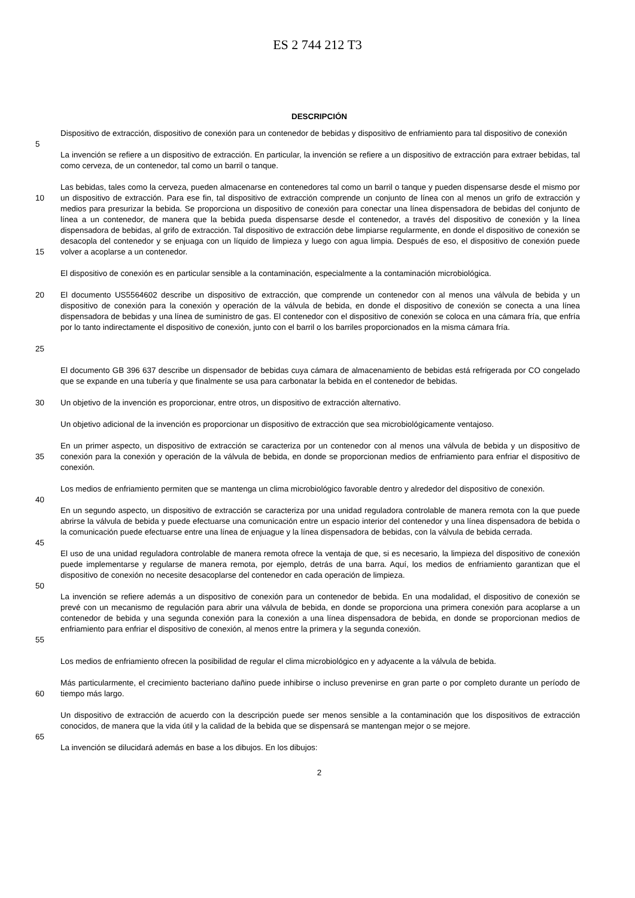ES 2 744 212 T3
DESCRIPCIÓN
Dispositivo de extracción, dispositivo de conexión para un contenedor de bebidas y dispositivo de enfriamiento para tal dispositivo de conexión
5
La invención se refiere a un dispositivo de extracción. En particular, la invención se refiere a un dispositivo de extracción para extraer bebidas, tal como cerveza, de un contenedor, tal como un barril o tanque.
10
15
Las bebidas, tales como la cerveza, pueden almacenarse en contenedores tal como un barril o tanque y pueden dispensarse desde el mismo por un dispositivo de extracción. Para ese fin, tal dispositivo de extracción comprende un conjunto de línea con al menos un grifo de extracción y medios para presurizar la bebida. Se proporciona un dispositivo de conexión para conectar una línea dispensadora de bebidas del conjunto de línea a un contenedor, de manera que la bebida pueda dispensarse desde el contenedor, a través del dispositivo de conexión y la línea dispensadora de bebidas, al grifo de extracción. Tal dispositivo de extracción debe limpiarse regularmente, en donde el dispositivo de conexión se desacopla del contenedor y se enjuaga con un líquido de limpieza y luego con agua limpia. Después de eso, el dispositivo de conexión puede volver a acoplarse a un contenedor.
El dispositivo de conexión es en particular sensible a la contaminación, especialmente a la contaminación microbiológica.
20
25
El documento US5564602 describe un dispositivo de extracción, que comprende un contenedor con al menos una válvula de bebida y un dispositivo de conexión para la conexión y operación de la válvula de bebida, en donde el dispositivo de conexión se conecta a una línea dispensadora de bebidas y una línea de suministro de gas. El contenedor con el dispositivo de conexión se coloca en una cámara fría, que enfría por lo tanto indirectamente el dispositivo de conexión, junto con el barril o los barriles proporcionados en la misma cámara fría.
El documento GB 396 637 describe un dispensador de bebidas cuya cámara de almacenamiento de bebidas está refrigerada por CO congelado que se expande en una tubería y que finalmente se usa para carbonatar la bebida en el contenedor de bebidas.
30 Un objetivo de la invención es proporcionar, entre otros, un dispositivo de extracción alternativo.
Un objetivo adicional de la invención es proporcionar un dispositivo de extracción que sea microbiológicamente ventajoso.
35 En un primer aspecto, un dispositivo de extracción se caracteriza por un contenedor con al menos una válvula de bebida y un dispositivo de conexión para la conexión y operación de la válvula de bebida, en donde se proporcionan medios de enfriamiento para enfriar el dispositivo de conexión.
Los medios de enfriamiento permiten que se mantenga un clima microbiológico favorable dentro y alrededor del dispositivo de conexión.
40
En un segundo aspecto, un dispositivo de extracción se caracteriza por una unidad reguladora controlable de manera remota con la que puede abrirse la válvula de bebida y puede efectuarse una comunicación entre un espacio interior del contenedor y una línea dispensadora de bebida o la comunicación puede efectuarse entre una línea de enjuague y la línea dispensadora de bebidas, con la válvula de bebida cerrada.
45
El uso de una unidad reguladora controlable de manera remota ofrece la ventaja de que, si es necesario, la limpieza del dispositivo de conexión puede implementarse y regularse de manera remota, por ejemplo, detrás de una barra. Aquí, los medios de enfriamiento garantizan que el dispositivo de conexión no necesite desacoplarse del contenedor en cada operación de limpieza.
50
55 La invención se refiere además a un dispositivo de conexión para un contenedor de bebida. En una modalidad, el dispositivo de conexión se prevé con un mecanismo de regulación para abrir una válvula de bebida, en donde se proporciona una primera conexión para acoplarse a un contenedor de bebida y una segunda conexión para la conexión a una línea dispensadora de bebida, en donde se proporcionan medios de enfriamiento para enfriar el dispositivo de conexión, al menos entre la primera y la segunda conexión.
Los medios de enfriamiento ofrecen la posibilidad de regular el clima microbiológico en y adyacente a la válvula de bebida.
60 Más particularmente, el crecimiento bacteriano dañino puede inhibirse o incluso prevenirse en gran parte o por completo durante un período de tiempo más largo.
Un dispositivo de extracción de acuerdo con la descripción puede ser menos sensible a la contaminación que los dispositivos de extracción conocidos, de manera que la vida útil y la calidad de la bebida que se dispensará se mantengan mejor o se mejore.
65
La invención se dilucidará además en base a los dibujos. En los dibujos:
2